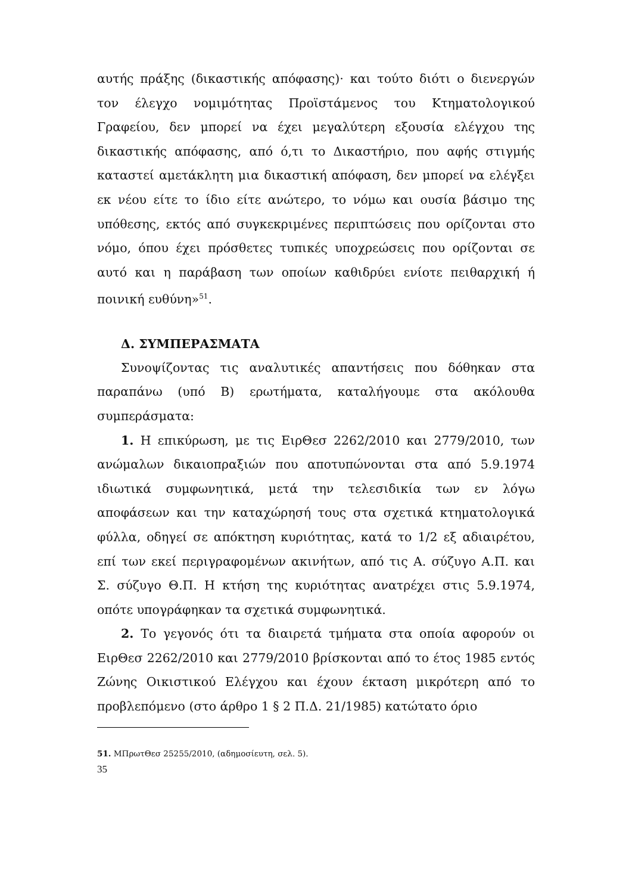αυτής πράξης (δικαστικής απόφασης)· και τούτο διότι ο διενεργών τον έλεγχο νομιμότητας Προϊστάμενος του Κτηματολογικού Γραφείου, δεν μπορεί να έχει μεγαλύτερη εξουσία ελέγχου της δικαστικής απόφασης, από ό,τι το Δικαστήριο, που αφής στιγμής καταστεί αμετάκλητη μια δικαστική απόφαση, δεν μπορεί να ελέγξει εκ νέου είτε το ίδιο είτε ανώτερο, το νόμω και ουσία βάσιμο της υπόθεσης, εκτός από συγκεκριμένες περιπτώσεις που ορίζονται στο νόμο, όπου έχει πρόσθετες τυπικές υποχρεώσεις που ορίζονται σε αυτό και η παράβαση των οποίων καθιδρύει ενίοτε πειθαρχική ή ποινική ευθύνη»<sup>51</sup>.
Δ. ΣΥΜΠΕΡΑΣΜΑΤΑ
Συνοψίζοντας τις αναλυτικές απαντήσεις που δόθηκαν στα παραπάνω (υπό Β) ερωτήματα, καταλήγουμε στα ακόλουθα συμπεράσματα:
1. Η επικύρωση, με τις ΕιρΘεσ 2262/2010 και 2779/2010, των ανώμαλων δικαιοπραξιών που αποτυπώνονται στα από 5.9.1974 ιδιωτικά συμφωνητικά, μετά την τελεσιδικία των εν λόγω αποφάσεων και την καταχώρησή τους στα σχετικά κτηματολογικά φύλλα, οδηγεί σε απόκτηση κυριότητας, κατά το 1/2 εξ αδιαιρέτου, επί των εκεί περιγραφομένων ακινήτων, από τις Α. σύζυγο Α.Π. και Σ. σύζυγο Θ.Π. Η κτήση της κυριότητας ανατρέχει στις 5.9.1974, οπότε υπογράφηκαν τα σχετικά συμφωνητικά.
2. Το γεγονός ότι τα διαιρετά τμήματα στα οποία αφορούν οι ΕιρΘεσ 2262/2010 και 2779/2010 βρίσκονται από το έτος 1985 εντός Ζώνης Οικιστικού Ελέγχου και έχουν έκταση μικρότερη από το προβλεπόμενο (στο άρθρο 1 § 2 Π.Δ. 21/1985) κατώτατο όριο
51. ΜΠρωτΘεσ 25255/2010, (αδημοσίευτη, σελ. 5).
35